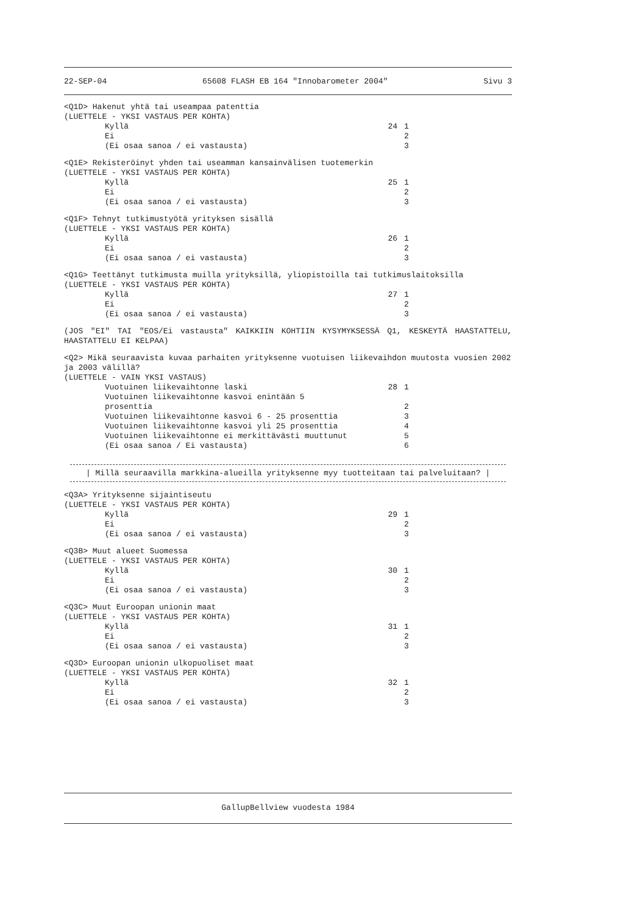22-SEP-04 65608 FLASH EB 164 "Innobarometer 2004" Sivu 3
<Q1D> Hakenut yhtä tai useampaa patenttia
(LUETTELE - YKSI VASTAUS PER KOHTA)
Kyllä 24 1
Ei 2
(Ei osaa sanoa / ei vastausta) 3
<Q1E> Rekisteröinyt yhden tai useamman kansainvälisen tuotemerkin
(LUETTELE - YKSI VASTAUS PER KOHTA)
Kyllä 25 1
Ei 2
(Ei osaa sanoa / ei vastausta) 3
<Q1F> Tehnyt tutkimustyötä yrityksen sisällä
(LUETTELE - YKSI VASTAUS PER KOHTA)
Kyllä 26 1
Ei 2
(Ei osaa sanoa / ei vastausta) 3
<Q1G> Teettänyt tutkimusta muilla yrityksillä, yliopistoilla tai tutkimuslaitoksilla
(LUETTELE - YKSI VASTAUS PER KOHTA)
Kyllä 27 1
Ei 2
(Ei osaa sanoa / ei vastausta) 3
(JOS "EI" TAI "EOS/Ei vastausta" KAIKKIIN KOHTIIN KYSYMYKSESSÄ Q1, KESKEYTÄ HAASTATTELU, HAASTATTELU EI KELPAA)
<Q2> Mikä seuraavista kuvaa parhaiten yrityksenne vuotuisen liikevaihdon muutosta vuosien 2002 ja 2003 välillä?
(LUETTELE - VAIN YKSI VASTAUS)
Vuotuinen liikevaihtonne laski 28 1
Vuotuinen liikevaihtonne kasvoi enintään 5
prosenttia
2
Vuotuinen liikevaihtonne kasvoi 6 - 25 prosenttia 3
Vuotuinen liikevaihtonne kasvoi yli 25 prosenttia 4
Vuotuinen liikevaihtonne ei merkittävästi muuttunut 5
(Ei osaa sanoa / Ei vastausta) 6
| Millä seuraavilla markkina-alueilla yrityksenne myy tuotteitaan tai palveluitaan? |
<Q3A> Yrityksenne sijaintiseutu
(LUETTELE - YKSI VASTAUS PER KOHTA)
Kyllä 29 1
Ei 2
(Ei osaa sanoa / ei vastausta) 3
<Q3B> Muut alueet Suomessa
(LUETTELE - YKSI VASTAUS PER KOHTA)
Kyllä 30 1
Ei 2
(Ei osaa sanoa / ei vastausta) 3
<Q3C> Muut Euroopan unionin maat
(LUETTELE - YKSI VASTAUS PER KOHTA)
Kyllä 31 1
Ei 2
(Ei osaa sanoa / ei vastausta) 3
<Q3D> Euroopan unionin ulkopuoliset maat
(LUETTELE - YKSI VASTAUS PER KOHTA)
Kyllä 32 1
Ei 2
(Ei osaa sanoa / ei vastausta) 3
GallupBellview vuodesta 1984